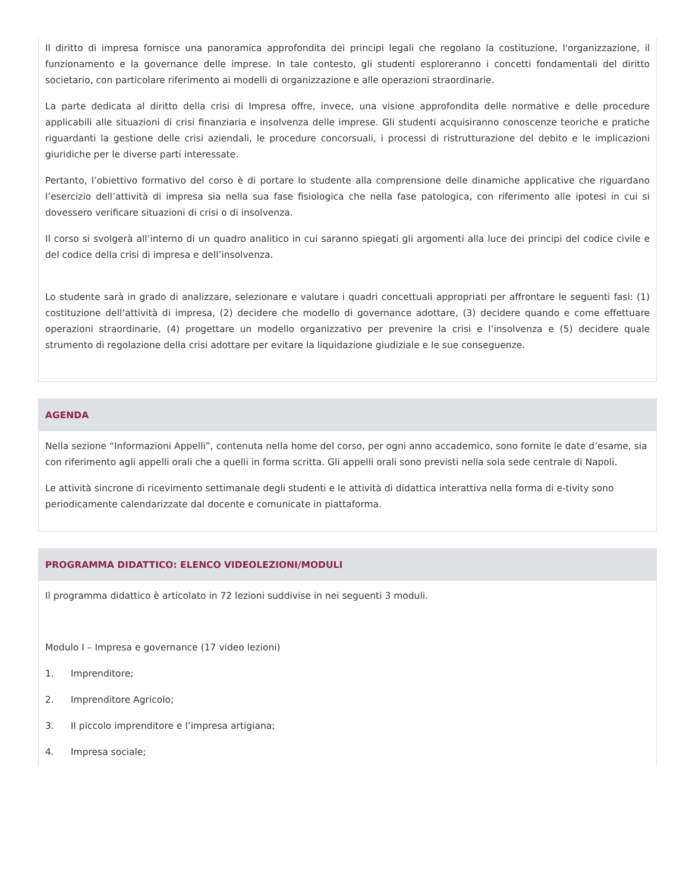Il diritto di impresa fornisce una panoramica approfondita dei principi legali che regolano la costituzione, l'organizzazione, il funzionamento e la governance delle imprese. In tale contesto, gli studenti esploreranno i concetti fondamentali del diritto societario, con particolare riferimento ai modelli di organizzazione e alle operazioni straordinarie.
La parte dedicata al diritto della crisi di Impresa offre, invece, una visione approfondita delle normative e delle procedure applicabili alle situazioni di crisi finanziaria e insolvenza delle imprese. Gli studenti acquisiranno conoscenze teoriche e pratiche riguardanti la gestione delle crisi aziendali, le procedure concorsuali, i processi di ristrutturazione del debito e le implicazioni giuridiche per le diverse parti interessate.
Pertanto, l’obiettivo formativo del corso è di portare lo studente alla comprensione delle dinamiche applicative che riguardano l’esercizio dell’attività di impresa sia nella sua fase fisiologica che nella fase patologica, con riferimento alle ipotesi in cui si dovessero verificare situazioni di crisi o di insolvenza.
Il corso si svolgerà all’interno di un quadro analitico in cui saranno spiegati gli argomenti alla luce dei principi del codice civile e del codice della crisi di impresa e dell’insolvenza.
Lo studente sarà in grado di analizzare, selezionare e valutare i quadri concettuali appropriati per affrontare le seguenti fasi: (1) costituzione dell’attività di impresa, (2) decidere che modello di governance adottare, (3) decidere quando e come effettuare operazioni straordinarie, (4) progettare un modello organizzativo per prevenire la crisi e l’insolvenza e (5) decidere quale strumento di regolazione della crisi adottare per evitare la liquidazione giudiziale e le sue conseguenze.
AGENDA
Nella sezione “Informazioni Appelli”, contenuta nella home del corso, per ogni anno accademico, sono fornite le date d’esame, sia con riferimento agli appelli orali che a quelli in forma scritta. Gli appelli orali sono previsti nella sola sede centrale di Napoli.
Le attività sincrone di ricevimento settimanale degli studenti e le attività di didattica interattiva nella forma di e-tivity sono periodicamente calendarizzate dal docente e comunicate in piattaforma.
PROGRAMMA DIDATTICO: ELENCO VIDEOLEZIONI/MODULI
Il programma didattico è articolato in 72 lezioni suddivise in nei seguenti 3 moduli.
Modulo I – Impresa e governance (17 video lezioni)
1. Imprenditore;
2. Imprenditore Agricolo;
3. Il piccolo imprenditore e l’impresa artigiana;
4. Impresa sociale;